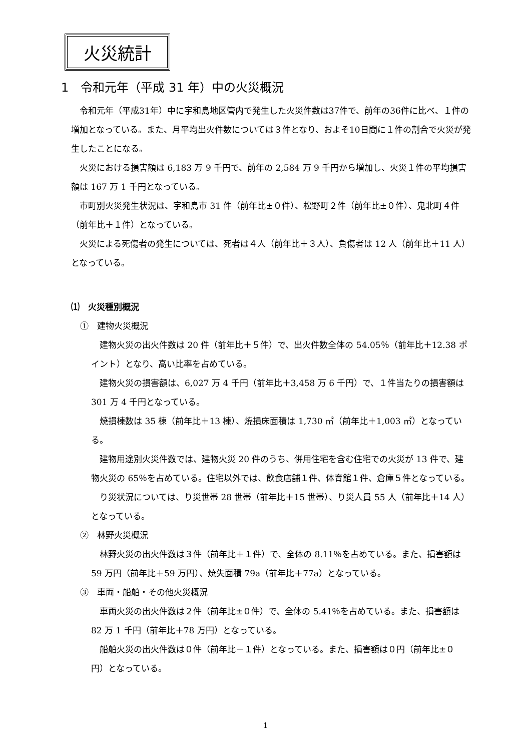火災統計
1　令和元年（平成 31 年）中の火災概況
令和元年（平成31年）中に宇和島地区管内で発生した火災件数は37件で、前年の36件に比べ、１件の増加となっている。また、月平均出火件数については３件となり、およそ10日間に１件の割合で火災が発生したことになる。
火災における損害額は 6,183 万 9 千円で、前年の 2,584 万 9 千円から増加し、火災１件の平均損害額は 167 万 1 千円となっている。
市町別火災発生状況は、宇和島市 31 件（前年比±０件）、松野町２件（前年比±０件）、鬼北町４件（前年比＋１件）となっている。
火災による死傷者の発生については、死者は４人（前年比＋３人）、負傷者は 12 人（前年比＋11 人）となっている。
⑴　火災種別概況
①　建物火災概況
建物火災の出火件数は 20 件（前年比＋５件）で、出火件数全体の 54.05％（前年比＋12.38 ポイント）となり、高い比率を占めている。
建物火災の損害額は、6,027 万 4 千円（前年比＋3,458 万 6 千円）で、１件当たりの損害額は 301 万 4 千円となっている。
焼損棟数は 35 棟（前年比＋13 棟）、焼損床面積は 1,730 ㎡（前年比＋1,003 ㎡）となっている。
建物用途別火災件数では、建物火災 20 件のうち、併用住宅を含む住宅での火災が 13 件で、建物火災の 65％を占めている。住宅以外では、飲食店舗１件、体育館１件、倉庫５件となっている。
り災状況については、り災世帯 28 世帯（前年比＋15 世帯）、り災人員 55 人（前年比＋14 人）となっている。
②　林野火災概況
林野火災の出火件数は３件（前年比＋１件）で、全体の 8.11％を占めている。また、損害額は 59 万円（前年比＋59 万円）、焼失面積 79a（前年比＋77a）となっている。
③　車両・船舶・その他火災概況
車両火災の出火件数は２件（前年比±０件）で、全体の 5.41％を占めている。また、損害額は 82 万 1 千円（前年比＋78 万円）となっている。
船舶火災の出火件数は０件（前年比－１件）となっている。また、損害額は０円（前年比±０円）となっている。
1